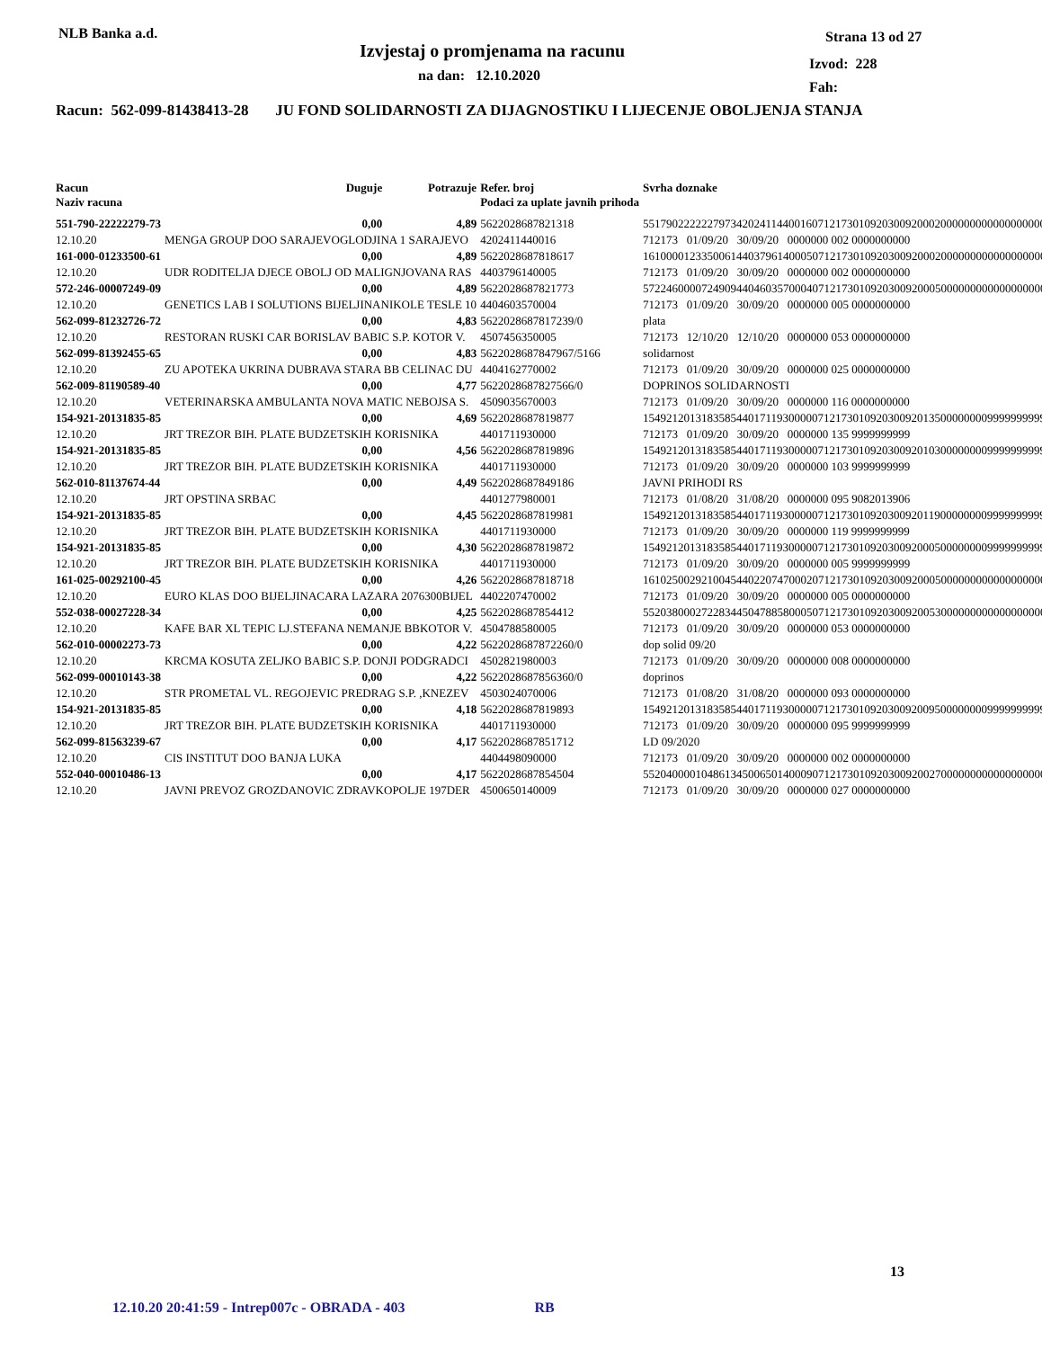NLB Banka a.d.
Izvjestaj o promjenama na racunu
na dan: 12.10.2020
Strana 13 od 27
Izvod: 228
Fah:
Racun: 562-099-81438413-28 JU FOND SOLIDARNOSTI ZA DIJAGNOSTIKU I LIJECENJE OBOLJENJA STANJA
| Racun Naziv racuna | Duguje | Potrazuje | Refer. broj Podaci za uplate javnih prihoda | Svrha doznake |
| --- | --- | --- | --- | --- |
| 551-790-22222279-73 | 0,00 | 4,89 | 5622028687821318 | 551790222222797342024114400160712173010920300920002000000000000000000 |
| 12.10.20 | MENGA GROUP DOO SARAJEVOGLODJINA 1 SARAJEVO | | 4202411440016 | 712173 01/09/20 30/09/20 0000000 002 0000000000 |
| 161-000-01233500-61 | 0,00 | 4,89 | 5622028687818617 | 161000012335006144037961400050712173010920300920002000000000000000000 |
| 12.10.20 | UDR RODITELJA DJECE OBOLJ OD MALIGNJOVANA RAS | | 4403796140005 | 712173 01/09/20 30/09/20 0000000 002 0000000000 |
| 572-246-00007249-09 | 0,00 | 4,89 | 5622028687821773 | 572246000072490944046035700040712173010920300920005000000000000000000 |
| 12.10.20 | GENETICS LAB I SOLUTIONS BIJELJINANIKOLE TESLE 10 | | 4404603570004 | 712173 01/09/20 30/09/20 0000000 005 0000000000 |
| 562-099-81232726-72 | 0,00 | 4,83 | 5622028687817239/0 | plata |
| 12.10.20 | RESTORAN RUSKI CAR BORISLAV BABIC S.P. KOTOR V. | | 4507456350005 | 712173 12/10/20 12/10/20 0000000 053 0000000000 |
| 562-099-81392455-65 | 0,00 | 4,83 | 5622028687847967/5166 | solidarnost |
| 12.10.20 | ZU APOTEKA UKRINA DUBRAVA STARA BB CELINAC DU | | 4404162770002 | 712173 01/09/20 30/09/20 0000000 025 0000000000 |
| 562-009-81190589-40 | 0,00 | 4,77 | 5622028687827566/0 | DOPRINOS SOLIDARNOSTI |
| 12.10.20 | VETERINARSKA AMBULANTA NOVA MATIC NEBOJSA S. | | 4509035670003 | 712173 01/09/20 30/09/20 0000000 116 0000000000 |
| 154-921-20131835-85 | 0,00 | 4,69 | 5622028687819877 | 154921201318358544017119300000712173010920300920135000000009999999999 |
| 12.10.20 | JRT TREZOR BIH. PLATE BUDZETSKIH KORISNIKA | | 4401711930000 | 712173 01/09/20 30/09/20 0000000 135 9999999999 |
| 154-921-20131835-85 | 0,00 | 4,56 | 5622028687819896 | 154921201318358544017119300000712173010920300920103000000009999999999 |
| 12.10.20 | JRT TREZOR BIH. PLATE BUDZETSKIH KORISNIKA | | 4401711930000 | 712173 01/09/20 30/09/20 0000000 103 9999999999 |
| 562-010-81137674-44 | 0,00 | 4,49 | 5622028687849186 | JAVNI PRIHODI RS |
| 12.10.20 | JRT OPSTINA SRBAC | | 4401277980001 | 712173 01/08/20 31/08/20 0000000 095 9082013906 |
| 154-921-20131835-85 | 0,00 | 4,45 | 5622028687819981 | 154921201318358544017119300000712173010920300920119000000009999999999 |
| 12.10.20 | JRT TREZOR BIH. PLATE BUDZETSKIH KORISNIKA | | 4401711930000 | 712173 01/09/20 30/09/20 0000000 119 9999999999 |
| 154-921-20131835-85 | 0,00 | 4,30 | 5622028687819872 | 154921201318358544017119300000712173010920300920005000000009999999999 |
| 12.10.20 | JRT TREZOR BIH. PLATE BUDZETSKIH KORISNIKA | | 4401711930000 | 712173 01/09/20 30/09/20 0000000 005 9999999999 |
| 161-025-00292100-45 | 0,00 | 4,26 | 5622028687818718 | 161025002921004544022074700020712173010920300920005000000000000000000 |
| 12.10.20 | EURO KLAS DOO BIJELJINACARA LAZARA 2076300BIJEL | | 4402207470002 | 712173 01/09/20 30/09/20 0000000 005 0000000000 |
| 552-038-00027228-34 | 0,00 | 4,25 | 5622028687854412 | 552038000272283445047885800050712173010920300920053000000000000000000 |
| 12.10.20 | KAFE BAR XL TEPIC LJ.STEFANA NEMANJE BBKOTOR V. | | 4504788580005 | 712173 01/09/20 30/09/20 0000000 053 0000000000 |
| 562-010-00002273-73 | 0,00 | 4,22 | 5622028687872260/0 | dop solid 09/20 |
| 12.10.20 | KRCMA KOSUTA ZELJKO BABIC S.P. DONJI PODGRADCI | | 4502821980003 | 712173 01/09/20 30/09/20 0000000 008 0000000000 |
| 562-099-00010143-38 | 0,00 | 4,22 | 5622028687856360/0 | doprinos |
| 12.10.20 | STR PROMETAL VL. REGOJEVIC PREDRAG S.P. ,KNEZEV | | 4503024070006 | 712173 01/08/20 31/08/20 0000000 093 0000000000 |
| 154-921-20131835-85 | 0,00 | 4,18 | 5622028687819893 | 154921201318358544017119300000712173010920300920095000000009999999999 |
| 12.10.20 | JRT TREZOR BIH. PLATE BUDZETSKIH KORISNIKA | | 4401711930000 | 712173 01/09/20 30/09/20 0000000 095 9999999999 |
| 562-099-81563239-67 | 0,00 | 4,17 | 5622028687851712 | LD 09/2020 |
| 12.10.20 | CIS INSTITUT DOO BANJA LUKA | | 4404498090000 | 712173 01/09/20 30/09/20 0000000 002 0000000000 |
| 552-040-00010486-13 | 0,00 | 4,17 | 5622028687854504 | 552040000104861345006501400090712173010920300920027000000000000000000 |
| 12.10.20 | JAVNI PREVOZ GROZDANOVIC ZDRAVKOPOLJE 197DER | | 4500650140009 | 712173 01/09/20 30/09/20 0000000 027 0000000000 |
13
12.10.20 20:41:59 - Intrep007c - OBRADA - 403 RB